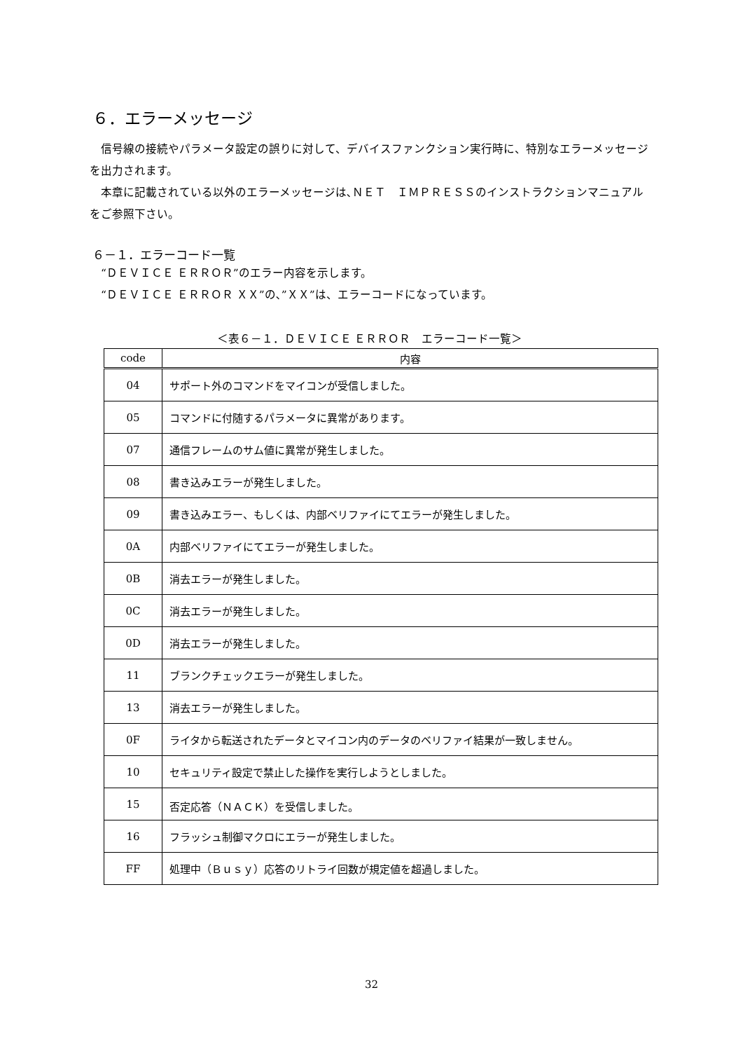６．エラーメッセージ
　信号線の接続やパラメータ設定の誤りに対して、デバイスファンクション実行時に、特別なエラーメッセージを出力されます。
　本章に記載されている以外のエラーメッセージは､ＮＥＴ　ＩＭＰＲＥＳＳのインストラクションマニュアルをご参照下さい。
６－１．エラーコード一覧
　“ＤＥＶＩＣＥ ＥＲＲＯＲ”のエラー内容を示します。
　“ＤＥＶＩＣＥ ＥＲＲＯＲ ＸＸ”の､”ＸＸ”は、エラーコードになっています。
＜表６－１．ＤＥＶＩＣＥ ＥＲＲＯＲ　エラーコード一覧＞
| code | 内容 |
| --- | --- |
| 04 | サポート外のコマンドをマイコンが受信しました。 |
| 05 | コマンドに付随するパラメータに異常があります。 |
| 07 | 通信フレームのサム値に異常が発生しました。 |
| 08 | 書き込みエラーが発生しました。 |
| 09 | 書き込みエラー、もしくは、内部ベリファイにてエラーが発生しました。 |
| 0A | 内部ベリファイにてエラーが発生しました。 |
| 0B | 消去エラーが発生しました。 |
| 0C | 消去エラーが発生しました。 |
| 0D | 消去エラーが発生しました。 |
| 11 | ブランクチェックエラーが発生しました。 |
| 13 | 消去エラーが発生しました。 |
| 0F | ライタから転送されたデータとマイコン内のデータのベリファイ結果が一致しません。 |
| 10 | セキュリティ設定で禁止した操作を実行しようとしました。 |
| 15 | 否定応答（ＮＡＣＫ）を受信しました。 |
| 16 | フラッシュ制御マクロにエラーが発生しました。 |
| FF | 処理中（Ｂｕｓｙ）応答のリトライ回数が規定値を超過しました。 |
32